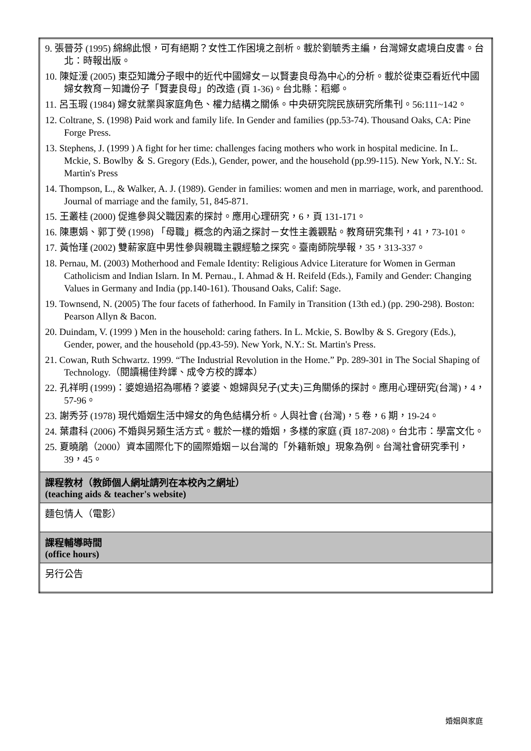| 9. 張晉芬 (1995) 綿綿此恨，可有絕期？女性工作困境之剖析。載於劉毓秀主編，台灣婦女處境白皮書。台北：時報出版。 10. 陳姃湲 (2005) 東亞知識分子眼中的近代中國婦女－以賢妻良母為中心的分析。載於從東亞看近代中國婦女教育－知識份子「賢妻良母」的改造 (頁 1-36)。台北縣：稻鄉。 11. 呂玉瑕 (1984) 婦女就業與家庭角色、權力結構之關係。中央研究院民族研究所集刊。56:111~142。 12. Coltrane, S. (1998) Paid work and family life. In Gender and families (pp.53-74). Thousand Oaks, CA: Pine Forge Press. 13. Stephens, J. (1999 ) A fight for her time: challenges facing mothers who work in hospital medicine. In L. Mckie, S. Bowlby ＆ S. Gregory (Eds.), Gender, power, and the household (pp.99-115). New York, N.Y.: St. Martin's Press 14. Thompson, L., & Walker, A. J. (1989). Gender in families: women and men in marriage, work, and parenthood. Journal of marriage and the family, 51, 845-871. 15. 王叢桂 (2000) 促進參與父職因素的探討。應用心理研究，6，頁 131-171。 16. 陳惠娟、郭丁熒 (1998) 「母職」概念的內涵之探討－女性主義觀點。教育研究集刊，41，73-101。 17. 黃怡瑾 (2002) 雙薪家庭中男性參與親職主觀經驗之探究。臺南師院學報，35，313-337。 18. Pernau, M. (2003) Motherhood and Female Identity: Religious Advice Literature for Women in German Catholicism and Indian Islarn. In M. Pernau., I. Ahmad & H. Reifeld (Eds.), Family and Gender: Changing Values in Germany and India (pp.140-161). Thousand Oaks, Calif: Sage. 19. Townsend, N. (2005) The four facets of fatherhood. In Family in Transition (13th ed.) (pp. 290-298). Boston: Pearson Allyn & Bacon. 20. Duindam, V. (1999 ) Men in the household: caring fathers. In L. Mckie, S. Bowlby & S. Gregory (Eds.), Gender, power, and the household (pp.43-59). New York, N.Y.: St. Martin's Press. 21. Cowan, Ruth Schwartz. 1999. “The Industrial Revolution in the Home.” Pp. 289-301 in The Social Shaping of Technology.（閱讀楊佳羚譯、成令方校的譯本） 22. 孔祥明 (1999)：婆媳過招為哪樁？婆婆、媳婦與兒子(丈夫)三角關係的探討。應用心理研究(台灣)，4，57-96。 23. 謝秀芬 (1978) 現代婚姻生活中婦女的角色結構分析。人與社會 (台灣)，5 卷，6 期，19-24。 24. 葉肅科 (2006) 不婚與另類生活方式。載於一樣的婚姻，多樣的家庭 (頁 187-208)。台北市：學富文化。 25. 夏曉鵑（2000）資本國際化下的國際婚姻－以台灣的「外籍新娘」現象為例。台灣社會研究季刊，39，45。 |
| 課程教材（教師個人網址請列在本校內之網址） (teaching aids & teacher's website) |
| 麵包情人（電影） |
| 課程輔導時間 (office hours) |
| 另行公告 |
婚姻與家庭